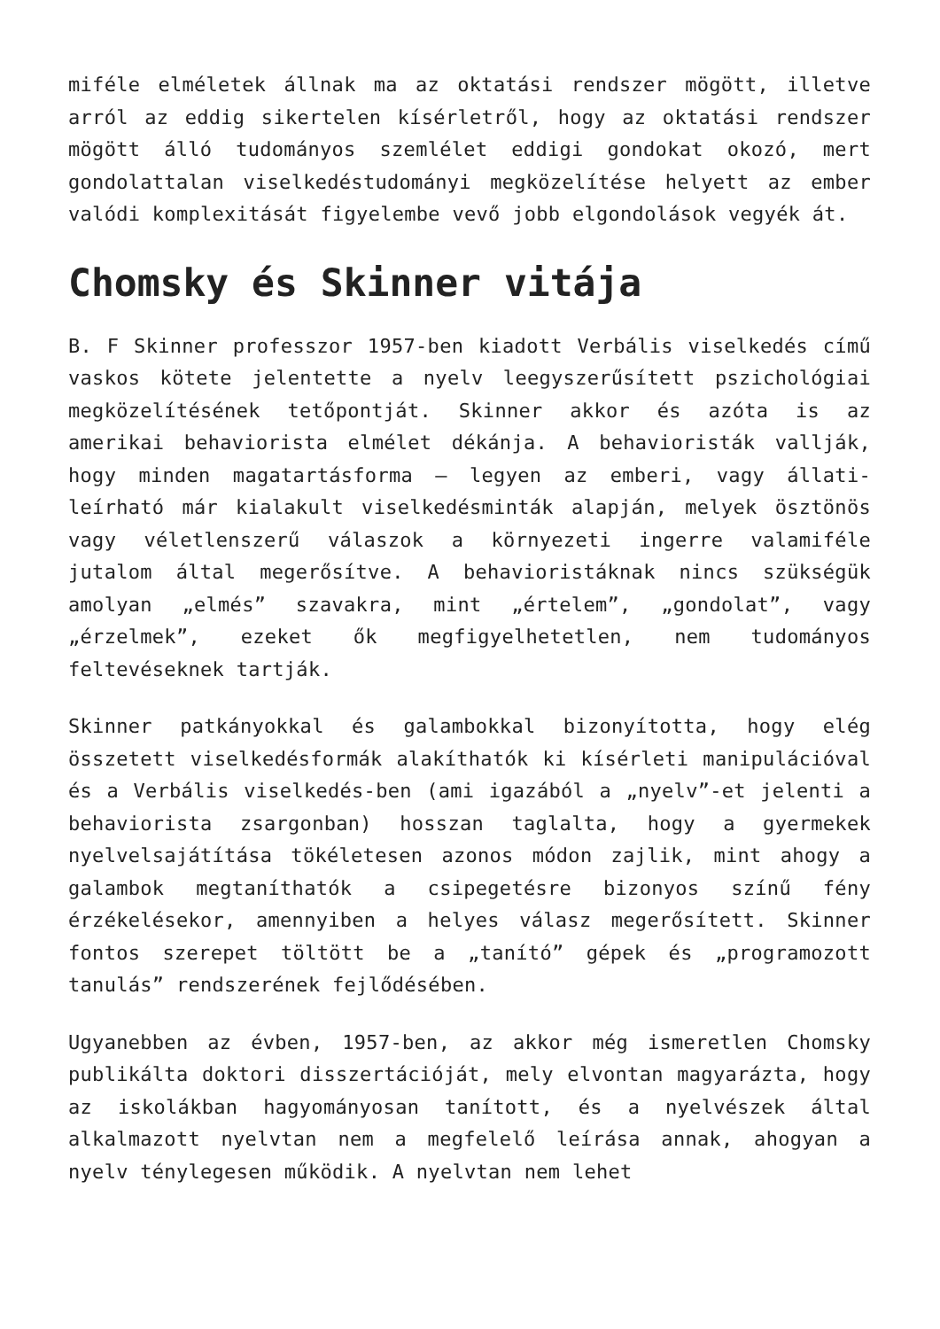miféle elméletek állnak ma az oktatási rendszer mögött, illetve arról az eddig sikertelen kísérletről, hogy az oktatási rendszer mögött álló tudományos szemlélet eddigi gondokat okozó, mert gondolattalan viselkedéstudományi megközelítése helyett az ember valódi komplexitását figyelembe vevő jobb elgondolások vegyék át.
Chomsky és Skinner vitája
B. F Skinner professzor 1957-ben kiadott Verbális viselkedés című vaskos kötete jelentette a nyelv leegyszerűsített pszichológiai megközelítésének tetőpontját. Skinner akkor és azóta is az amerikai behaviorista elmélet dékánja. A behavioristák vallják, hogy minden magatartásforma – legyen az emberi, vagy állati- leírható már kialakult viselkedésminták alapján, melyek ösztönös vagy véletlenszerű válaszok a környezeti ingerre valamiféle jutalom által megerősítve. A behavioristáknak nincs szükségük amolyan „elmés” szavakra, mint „értelem”, „gondolat”, vagy „érzelmek”, ezeket ők megfigyelhetetlen, nem tudományos feltevéseknek tartják.
Skinner patkányokkal és galambokkal bizonyította, hogy elég összetett viselkedésformák alakíthatók ki kísérleti manipulációval és a Verbális viselkedés-ben (ami igazából a „nyelv”-et jelenti a behaviorista zsargonban) hosszan taglalta, hogy a gyermekek nyelvelsajátítása tökéletesen azonos módon zajlik, mint ahogy a galambok megtaníthatók a csipegetésre bizonyos színű fény érzékelésekor, amennyiben a helyes válasz megerősített. Skinner fontos szerepet töltött be a „tanító” gépek és „programozott tanulás” rendszerének fejlődésében.
Ugyanebben az évben, 1957-ben, az akkor még ismeretlen Chomsky publikálta doktori disszertációját, mely elvontan magyarázta, hogy az iskolákban hagyományosan tanított, és a nyelvészek által alkalmazott nyelvtan nem a megfelelő leírása annak, ahogyan a nyelv ténylegesen működik. A nyelvtan nem lehet